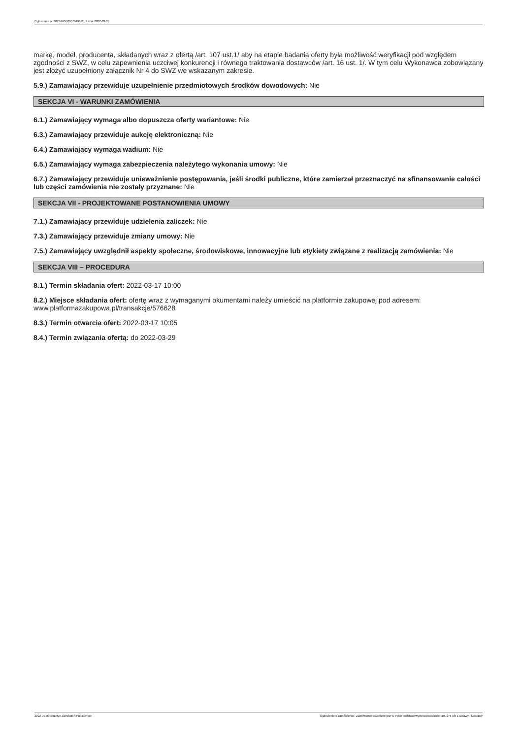Ogłoszenie nr 2022/BZP 00079495/01 z dnia 2022-03-09
markę, model, producenta, składanych wraz z ofertą /art. 107 ust.1/ aby na etapie badania oferty była możliwość weryfikacji pod względem zgodności z SWZ, w celu zapewnienia uczciwej konkurencji i równego traktowania dostawców /art. 16 ust. 1/. W tym celu Wykonawca zobowiązany jest złożyć uzupełniony załącznik Nr 4 do SWZ we wskazanym zakresie.
5.9.) Zamawiający przewiduje uzupełnienie przedmiotowych środków dowodowych: Nie
SEKCJA VI - WARUNKI ZAMÓWIENIA
6.1.) Zamawiający wymaga albo dopuszcza oferty wariantowe: Nie
6.3.) Zamawiający przewiduje aukcję elektroniczną: Nie
6.4.) Zamawiający wymaga wadium: Nie
6.5.) Zamawiający wymaga zabezpieczenia należytego wykonania umowy: Nie
6.7.) Zamawiający przewiduje unieważnienie postępowania, jeśli środki publiczne, które zamierzał przeznaczyć na sfinansowanie całości lub części zamówienia nie zostały przyznane: Nie
SEKCJA VII - PROJEKTOWANE POSTANOWIENIA UMOWY
7.1.) Zamawiający przewiduje udzielenia zaliczek: Nie
7.3.) Zamawiający przewiduje zmiany umowy: Nie
7.5.) Zamawiający uwzględnił aspekty społeczne, środowiskowe, innowacyjne lub etykiety związane z realizacją zamówienia: Nie
SEKCJA VIII – PROCEDURA
8.1.) Termin składania ofert: 2022-03-17 10:00
8.2.) Miejsce składania ofert: ofertę wraz z wymaganymi okumentami należy umieścić na platformie zakupowej pod adresem: www.platformazakupowa.pl/transakcje/576628
8.3.) Termin otwarcia ofert: 2022-03-17 10:05
8.4.) Termin związania ofertą: do 2022-03-29
2022-03-09 Biuletyn Zamówień Publicznych Ogłoszenie o zamówieniu - Zamówienie udzielane jest w trybie podstawowym na podstawie: art. 275 pkt 1 ustawy - Dostawy